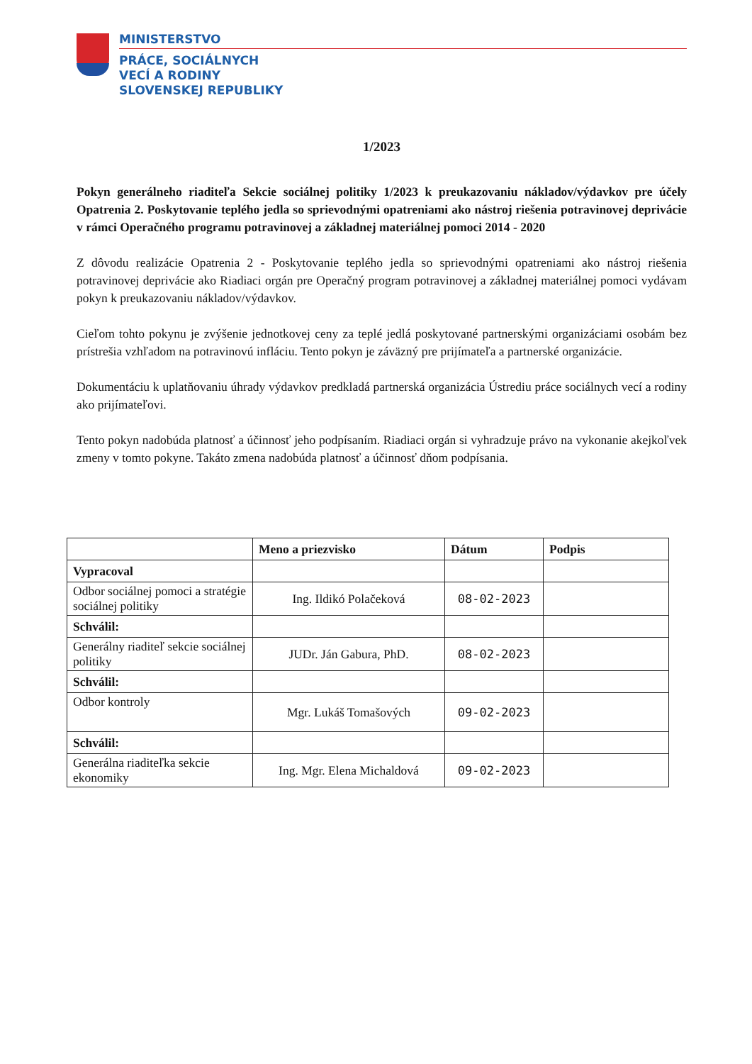MINISTERSTVO
PRÁCE, SOCIÁLNYCH
VECÍ A RODINY
SLOVENSKEJ REPUBLIKY
1/2023
Pokyn generálneho riaditeľa Sekcie sociálnej politiky 1/2023 k preukazovaniu nákladov/výdavkov pre účely Opatrenia 2. Poskytovanie teplého jedla so sprievodnými opatreniami ako nástroj riešenia potravinovej deprivácie v rámci Operačného programu potravinovej a základnej materiálnej pomoci 2014 - 2020
Z dôvodu realizácie Opatrenia 2 - Poskytovanie teplého jedla so sprievodnými opatreniami ako nástroj riešenia potravinovej deprivácie ako Riadiaci orgán pre Operačný program potravinovej a základnej materiálnej pomoci vydávam pokyn k preukazovaniu nákladov/výdavkov.
Cieľom tohto pokynu je zvýšenie jednotkovej ceny za teplé jedlá poskytované partnerskými organizáciami osobám bez prístrešia vzhľadom na potravinovú infláciu. Tento pokyn je záväzný pre prijímateľa a partnerské organizácie.
Dokumentáciu k uplatňovaniu úhrady výdavkov predkladá partnerská organizácia Ústrediu práce sociálnych vecí a rodiny ako prijímateľovi.
Tento pokyn nadobúda platnosť a účinnosť jeho podpísaním. Riadiaci orgán si vyhradzuje právo na vykonanie akejkoľvek zmeny v tomto pokyne. Takáto zmena nadobúda platnosť a účinnosť dňom podpísania.
| | Meno a priezvisko | Dátum | Podpis |
| --- | --- | --- | --- |
| Vypracoval | | | |
| Odbor sociálnej pomoci a stratégie sociálnej politiky | Ing. Ildikó Polačeková | 08-02-2023 | |
| Schválil: | | | |
| Generálny riaditeľ sekcie sociálnej politiky | JUDr. Ján Gabura, PhD. | 08-02-2023 | |
| Schválil: | | | |
| Odbor kontroly | Mgr. Lukáš Tomašových | 09-02-2023 | |
| Schválil: | | | |
| Generálna riaditeľka sekcie ekonomiky | Ing. Mgr. Elena Michaldová | 09-02-2023 | |